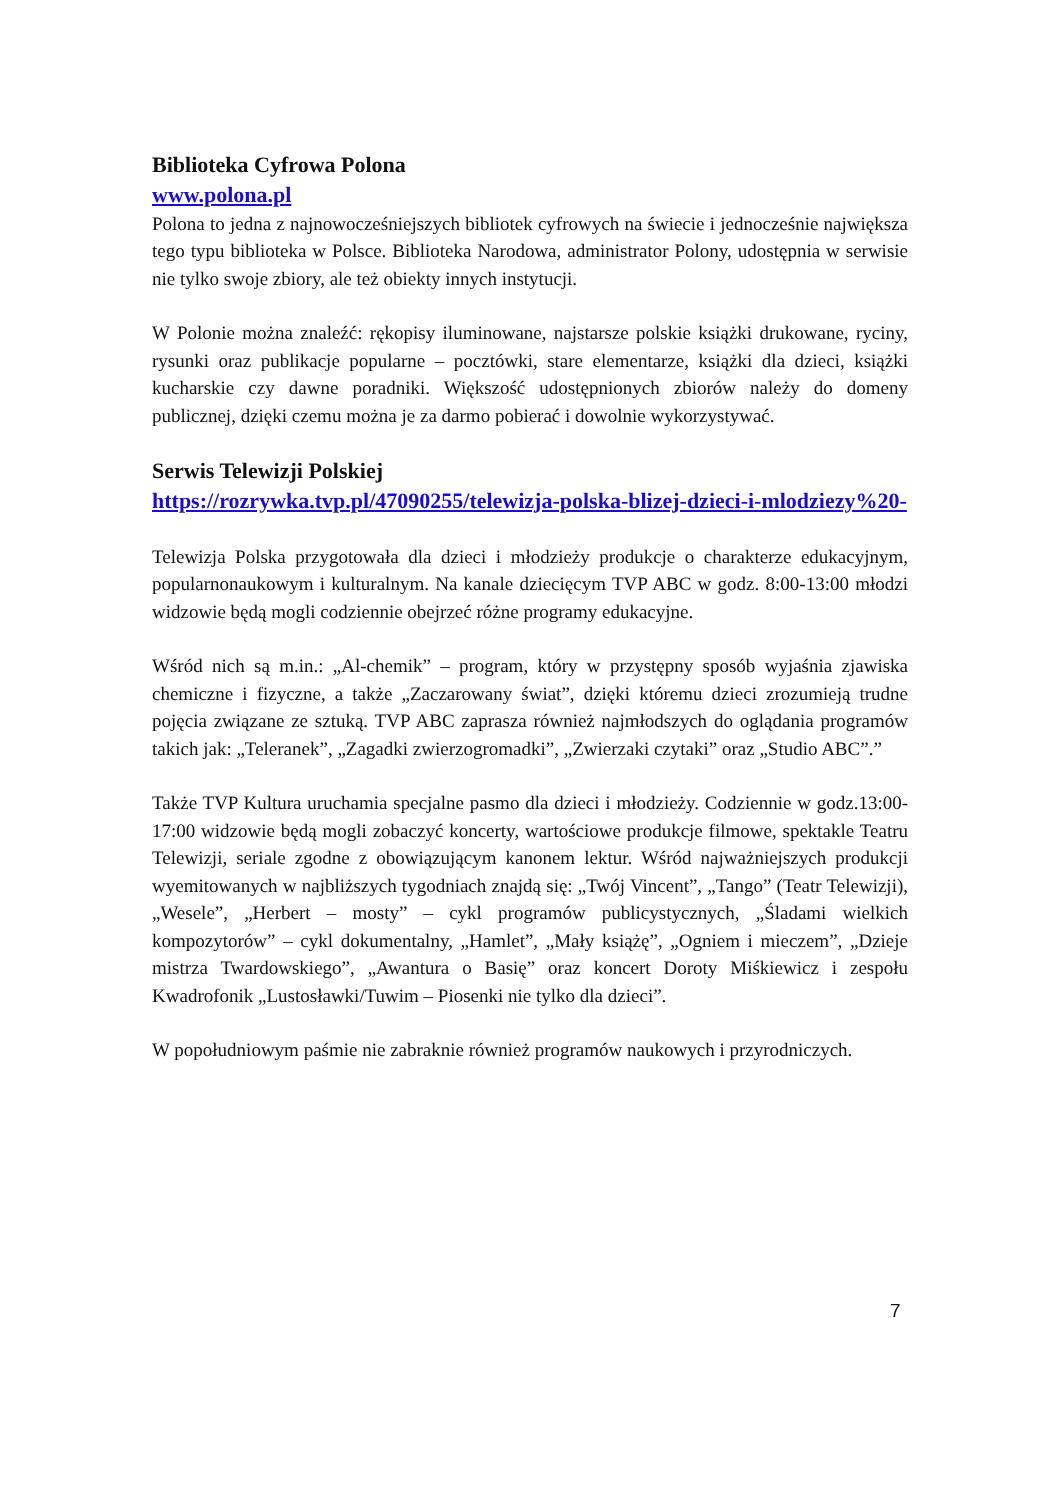Biblioteka Cyfrowa Polona
www.polona.pl
Polona to jedna z najnowocześniejszych bibliotek cyfrowych na świecie i jednocześnie największa tego typu biblioteka w Polsce. Biblioteka Narodowa, administrator Polony, udostępnia w serwisie nie tylko swoje zbiory, ale też obiekty innych instytucji.
W Polonie można znaleźć: rękopisy iluminowane, najstarsze polskie książki drukowane, ryciny, rysunki oraz publikacje popularne – pocztówki, stare elementarze, książki dla dzieci, książki kucharskie czy dawne poradniki. Większość udostępnionych zbiorów należy do domeny publicznej, dzięki czemu można je za darmo pobierać i dowolnie wykorzystywać.
Serwis Telewizji Polskiej
https://rozrywka.tvp.pl/47090255/telewizja-polska-blizej-dzieci-i-mlodziezy%20-
Telewizja Polska przygotowała dla dzieci i młodzieży produkcje o charakterze edukacyjnym, popularnonaukowym i kulturalnym. Na kanale dziecięcym TVP ABC w godz. 8:00-13:00 młodzi widzowie będą mogli codziennie obejrzeć różne programy edukacyjne.
Wśród nich są m.in.: „Al-chemik” – program, który w przystępny sposób wyjaśnia zjawiska chemiczne i fizyczne, a także „Zaczarowany świat”, dzięki któremu dzieci zrozumieją trudne pojęcia związane ze sztuką. TVP ABC zaprasza również najmłodszych do oglądania programów takich jak: „Teleranek”, „Zagadki zwierzogromadki”, „Zwierzaki czytaki” oraz „Studio ABC”.”
Także TVP Kultura uruchamia specjalne pasmo dla dzieci i młodzieży. Codziennie w godz.13:00-17:00 widzowie będą mogli zobaczyć koncerty, wartościowe produkcje filmowe, spektakle Teatru Telewizji, seriale zgodne z obowiązującym kanonem lektur. Wśród najważniejszych produkcji wyemitowanych w najbliższych tygodniach znajdą się: „Twój Vincent”, „Tango” (Teatr Telewizji), „Wesele”, „Herbert – mosty” – cykl programów publicystycznych, „Śladami wielkich kompozytorów” – cykl dokumentalny, „Hamlet”, „Mały książę”, „Ogniem i mieczem”, „Dzieje mistrza Twardowskiego”, „Awantura o Basię” oraz koncert Doroty Miśkiewicz i zespołu Kwadrofonik „Lustosławki/Tuwim – Piosenki nie tylko dla dzieci”.
W popołudniowym paśmie nie zabraknie również programów naukowych i przyrodniczych.
7